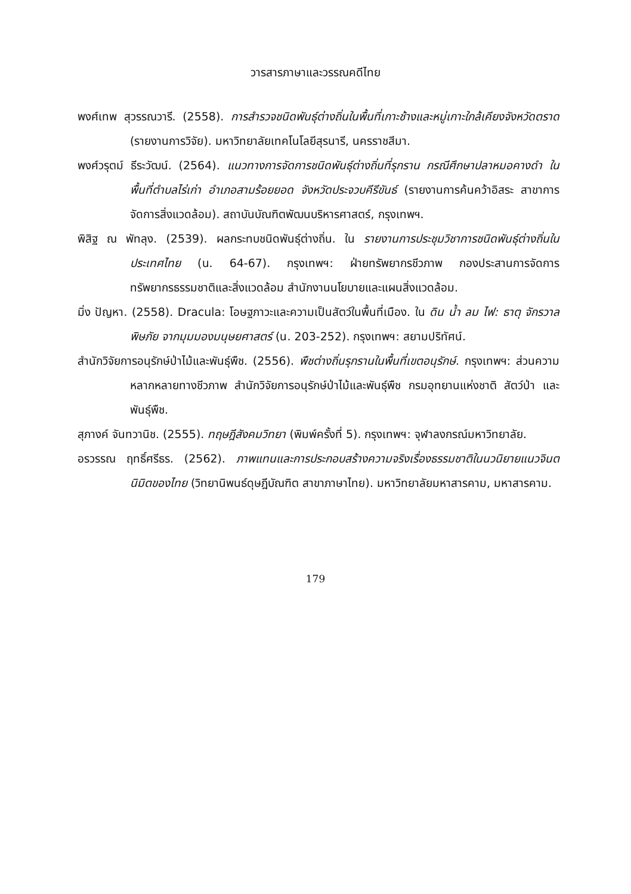วารสารภาษาและวรรณคดีไทย
พงศ์เทพ สุวรรณวารี. (2558). การสำรวจชนิดพันธุ์ต่างถิ่นในพื้นที่เกาะช้างและหมู่เกาะใกล้เคียงจังหวัดตราด (รายงานการวิจัย). มหาวิทยาลัยเทคโนโลยีสุรนารี, นครราชสีมา.
พงศ์วรุตม์ ธีระวัฒน์. (2564). แนวทางการจัดการชนิดพันธุ์ต่างถิ่นที่รุกราน กรณีศึกษาปลาหมอคางดำ ในพื้นที่ตำบลไร่เก่า อำเภอสามร้อยยอด จังหวัดประจวบคีรีขันธ์ (รายงานการค้นคว้าอิสระ สาขาการจัดการสิ่งแวดล้อม). สถาบันบัณฑิตพัฒนบริหารศาสตร์, กรุงเทพฯ.
พิสิฐ ณ พัทลุง. (2539). ผลกระทบชนิดพันธุ์ต่างถิ่น. ใน รายงานการประชุมวิชาการชนิดพันธุ์ต่างถิ่นในประเทศไทย (น. 64-67). กรุงเทพฯ: ฝ่ายทรัพยากรชีวภาพ กองประสานการจัดการทรัพยากรธรรมชาติและสิ่งแวดล้อม สำนักงานนโยบายและแผนสิ่งแวดล้อม.
มิ่ง ปัญหา. (2558). Dracula: โอษฐภาวะและความเป็นสัตว์ในพื้นที่เมือง. ใน ดิน น้ำ ลม ไฟ: ธาตุ จักรวาล พิษภัย จากมุมมองมนุษยศาสตร์ (น. 203-252). กรุงเทพฯ: สยามปริทัศน์.
สำนักวิจัยการอนุรักษ์ป่าไม้และพันธุ์พืช. (2556). พืชต่างถิ่นรุกรานในพื้นที่เขตอนุรักษ์. กรุงเทพฯ: ส่วนความหลากหลายทางชีวภาพ สำนักวิจัยการอนุรักษ์ป่าไม้และพันธุ์พืช กรมอุทยานแห่งชาติ สัตว์ป่า และพันธุ์พืช.
สุภางค์ จันทวานิช. (2555). ทฤษฎีสังคมวิทยา (พิมพ์ครั้งที่ 5). กรุงเทพฯ: จุฬาลงกรณ์มหาวิทยาลัย.
อรวรรณ ฤทธิ์ศรีธร. (2562). ภาพแทนและการประกอบสร้างความจริงเรื่องธรรมชาติในนวนิยายแนวจินตนิมิตของไทย (วิทยานิพนธ์ดุษฎีบัณฑิต สาขาภาษาไทย). มหาวิทยาลัยมหาสารคาม, มหาสารคาม.
179